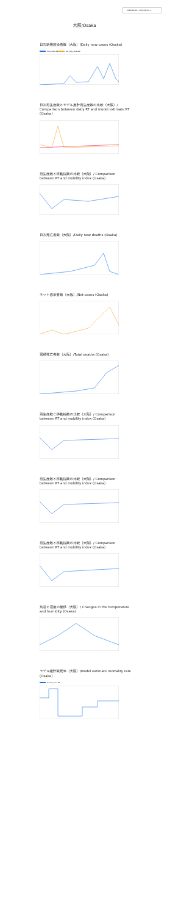2020/01/16 - 2021/05/31 ▾
大阪/Osaka
日次新規感染者数（大阪）/Daily new cases (Osaka)
Daily cases BB Est. daily cases BB
日次再生産数とモデル推計再生産数の比較（大阪）/ Comparison between daily RT and model estimate RT (Osaka)
再生産数と移動指数の比較（大阪）/ Comparison between RT and mobility index (Osaka)
日次死亡者数（大阪）/Daily new deaths (Osaka)
ネット感染者数（大阪）/Net cases (Osaka)
累積死亡者数（大阪）/Total deaths (Osaka)
再生産数と移動指数の比較（大阪）/ Comparison between RT and mobility index (Osaka)
再生産数と移動指数の比較（大阪）/ Comparison between RT and mobility index (Osaka)
再生産数と移動指数の比較（大阪）/ Comparison between RT and mobility index (Osaka)
気温と湿度の推移（大阪）/ Changes in the temperature and humidity (Osaka)
モデル推計致死率（大阪）/Model estimate mortality rate (Osaka)
Mortality rate BB